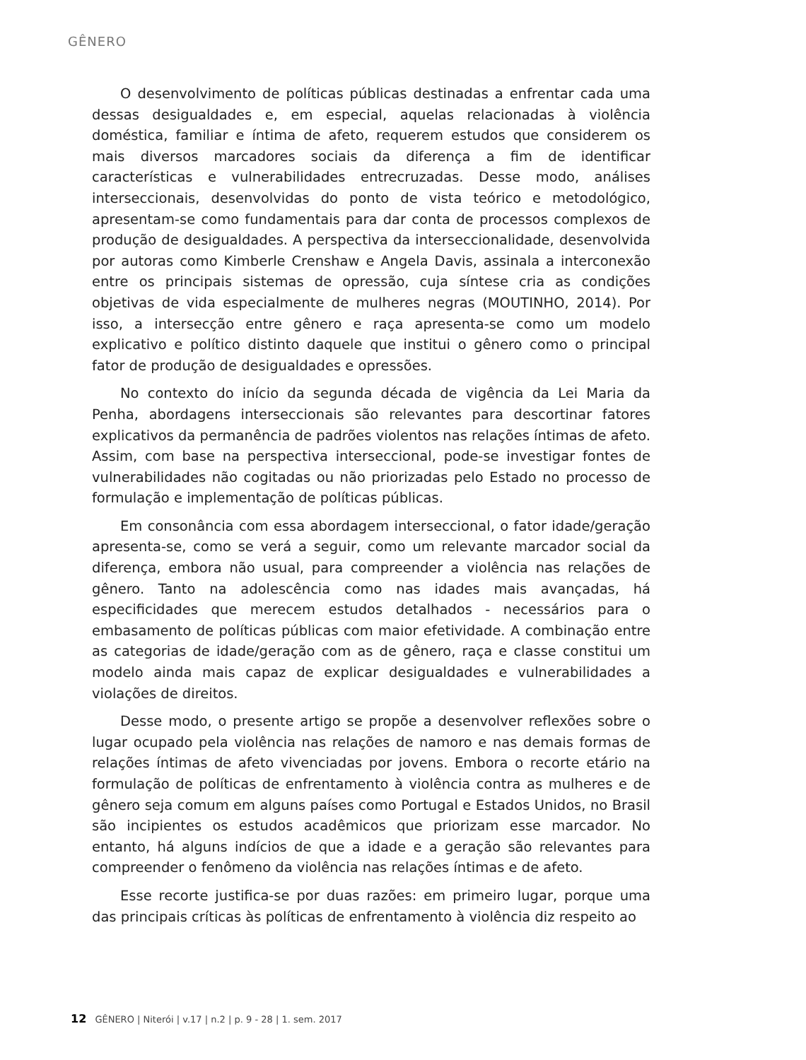GÊNERO
O desenvolvimento de políticas públicas destinadas a enfrentar cada uma dessas desigualdades e, em especial, aquelas relacionadas à violência doméstica, familiar e íntima de afeto, requerem estudos que considerem os mais diversos marcadores sociais da diferença a fim de identificar características e vulnerabilidades entrecruzadas. Desse modo, análises interseccionais, desenvolvidas do ponto de vista teórico e metodológico, apresentam-se como fundamentais para dar conta de processos complexos de produção de desigualdades. A perspectiva da interseccionalidade, desenvolvida por autoras como Kimberle Crenshaw e Angela Davis, assinala a interconexão entre os principais sistemas de opressão, cuja síntese cria as condições objetivas de vida especialmente de mulheres negras (MOUTINHO, 2014). Por isso, a intersecção entre gênero e raça apresenta-se como um modelo explicativo e político distinto daquele que institui o gênero como o principal fator de produção de desigualdades e opressões.
No contexto do início da segunda década de vigência da Lei Maria da Penha, abordagens interseccionais são relevantes para descortinar fatores explicativos da permanência de padrões violentos nas relações íntimas de afeto. Assim, com base na perspectiva interseccional, pode-se investigar fontes de vulnerabilidades não cogitadas ou não priorizadas pelo Estado no processo de formulação e implementação de políticas públicas.
Em consonância com essa abordagem interseccional, o fator idade/geração apresenta-se, como se verá a seguir, como um relevante marcador social da diferença, embora não usual, para compreender a violência nas relações de gênero. Tanto na adolescência como nas idades mais avançadas, há especificidades que merecem estudos detalhados - necessários para o embasamento de políticas públicas com maior efetividade. A combinação entre as categorias de idade/geração com as de gênero, raça e classe constitui um modelo ainda mais capaz de explicar desigualdades e vulnerabilidades a violações de direitos.
Desse modo, o presente artigo se propõe a desenvolver reflexões sobre o lugar ocupado pela violência nas relações de namoro e nas demais formas de relações íntimas de afeto vivenciadas por jovens. Embora o recorte etário na formulação de políticas de enfrentamento à violência contra as mulheres e de gênero seja comum em alguns países como Portugal e Estados Unidos, no Brasil são incipientes os estudos acadêmicos que priorizam esse marcador. No entanto, há alguns indícios de que a idade e a geração são relevantes para compreender o fenômeno da violência nas relações íntimas e de afeto.
Esse recorte justifica-se por duas razões: em primeiro lugar, porque uma das principais críticas às políticas de enfrentamento à violência diz respeito ao
12 GÊNERO | Niterói | v.17 | n.2 | p. 9 - 28 | 1. sem. 2017